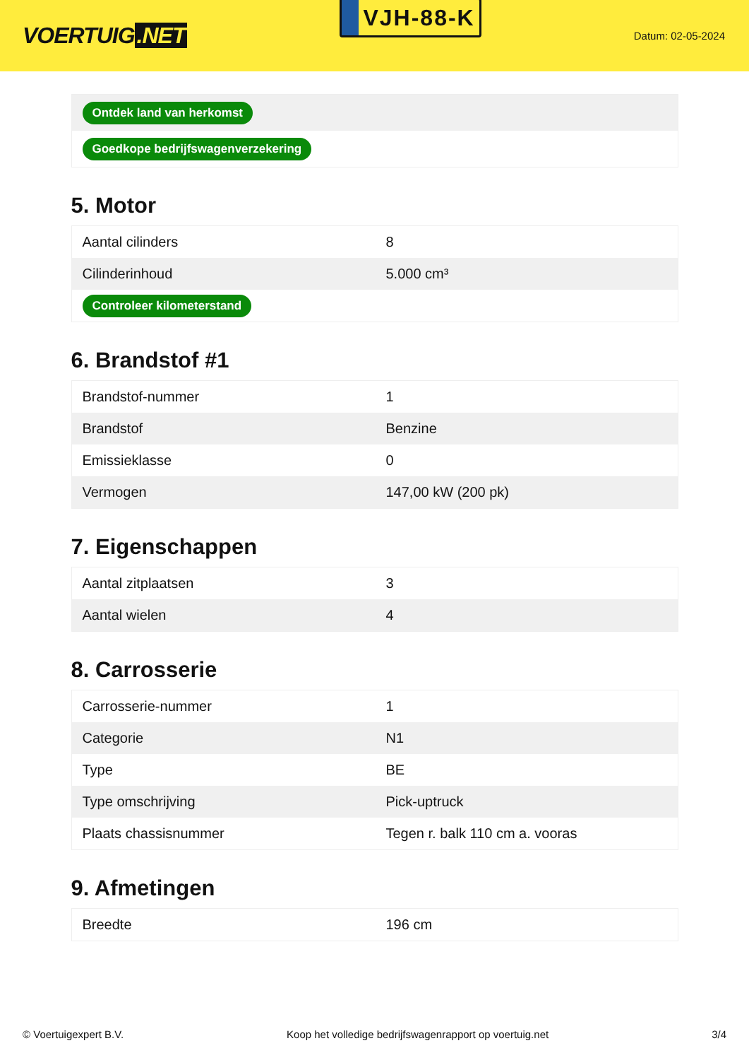VOERTUIG.NET
VJH-88-K
Datum: 02-05-2024
| Ontdek land van herkomst |
| Goedkope bedrijfswagenverzekering |
5. Motor
| Aantal cilinders | 8 |
| Cilinderinhoud | 5.000 cm³ |
| Controleer kilometerstand | |
6. Brandstof #1
| Brandstof-nummer | 1 |
| Brandstof | Benzine |
| Emissieklasse | 0 |
| Vermogen | 147,00 kW (200 pk) |
7. Eigenschappen
| Aantal zitplaatsen | 3 |
| Aantal wielen | 4 |
8. Carrosserie
| Carrosserie-nummer | 1 |
| Categorie | N1 |
| Type | BE |
| Type omschrijving | Pick-uptruck |
| Plaats chassisnummer | Tegen r. balk 110 cm a. vooras |
9. Afmetingen
| Breedte | 196 cm |
© Voertuigexpert B.V. Koop het volledige bedrijfswagenrapport op voertuig.net 3/4